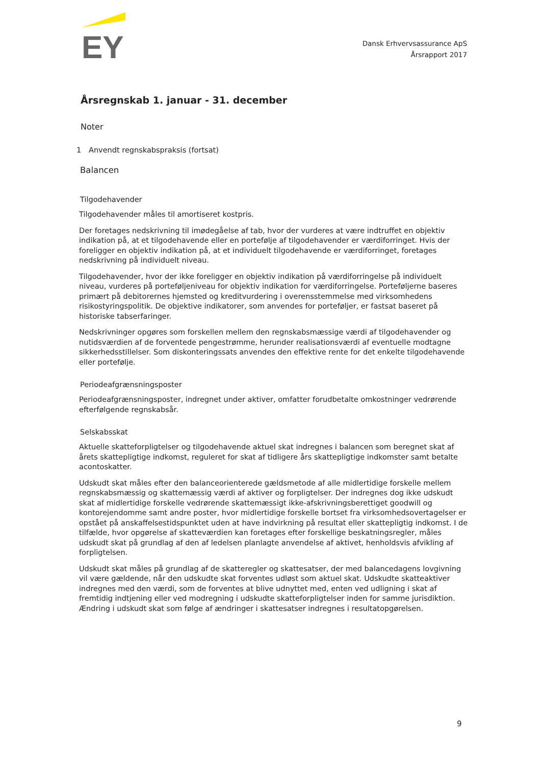EY
Dansk Erhvervsassurance ApS
Årsrapport 2017
Årsregnskab 1. januar - 31. december
Noter
1 Anvendt regnskabspraksis (fortsat)
Balancen
Tilgodehavender
Tilgodehavender måles til amortiseret kostpris.
Der foretages nedskrivning til imødegåelse af tab, hvor der vurderes at være indtruffet en objektiv indikation på, at et tilgodehavende eller en portefølje af tilgodehavender er værdiforringet. Hvis der foreligger en objektiv indikation på, at et individuelt tilgodehavende er værdiforringet, foretages nedskrivning på individuelt niveau.
Tilgodehavender, hvor der ikke foreligger en objektiv indikation på værdiforringelse på individuelt niveau, vurderes på porteføljeniveau for objektiv indikation for værdiforringelse. Porteføljerne baseres primært på debitorernes hjemsted og kreditvurdering i overensstemmelse med virksomhedens risikostyringspolitik. De objektive indikatorer, som anvendes for porteføljer, er fastsat baseret på historiske tabserfaringer.
Nedskrivninger opgøres som forskellen mellem den regnskabsmæssige værdi af tilgodehavender og nutidsværdien af de forventede pengestrømme, herunder realisationsværdi af eventuelle modtagne sikkerhedsstillelser. Som diskonteringssats anvendes den effektive rente for det enkelte tilgodehavende eller portefølje.
Periodeafgrænsningsposter
Periodeafgrænsningsposter, indregnet under aktiver, omfatter forudbetalte omkostninger vedrørende efterfølgende regnskabsår.
Selskabsskat
Aktuelle skatteforpligtelser og tilgodehavende aktuel skat indregnes i balancen som beregnet skat af årets skattepligtige indkomst, reguleret for skat af tidligere års skattepligtige indkomster samt betalte acontoskatter.
Udskudt skat måles efter den balanceorienterede gældsmetode af alle midlertidige forskelle mellem regnskabsmæssig og skattemæssig værdi af aktiver og forpligtelser. Der indregnes dog ikke udskudt skat af midlertidige forskelle vedrørende skattemæssigt ikke-afskrivningsberettiget goodwill og kontorejendomme samt andre poster, hvor midlertidige forskelle bortset fra virksomhedsovertagelser er opstået på anskaffelsestidspunktet uden at have indvirkning på resultat eller skattepligtig indkomst. I de tilfælde, hvor opgørelse af skatteværdien kan foretages efter forskellige beskatningsregler, måles udskudt skat på grundlag af den af ledelsen planlagte anvendelse af aktivet, henholdsvis afvikling af forpligtelsen.
Udskudt skat måles på grundlag af de skatteregler og skattesatser, der med balancedagens lovgivning vil være gældende, når den udskudte skat forventes udløst som aktuel skat. Udskudte skatteaktiver indregnes med den værdi, som de forventes at blive udnyttet med, enten ved udligning i skat af fremtidig indtjening eller ved modregning i udskudte skatteforpligtelser inden for samme jurisdiktion. Ændring i udskudt skat som følge af ændringer i skattesatser indregnes i resultatopgørelsen.
9